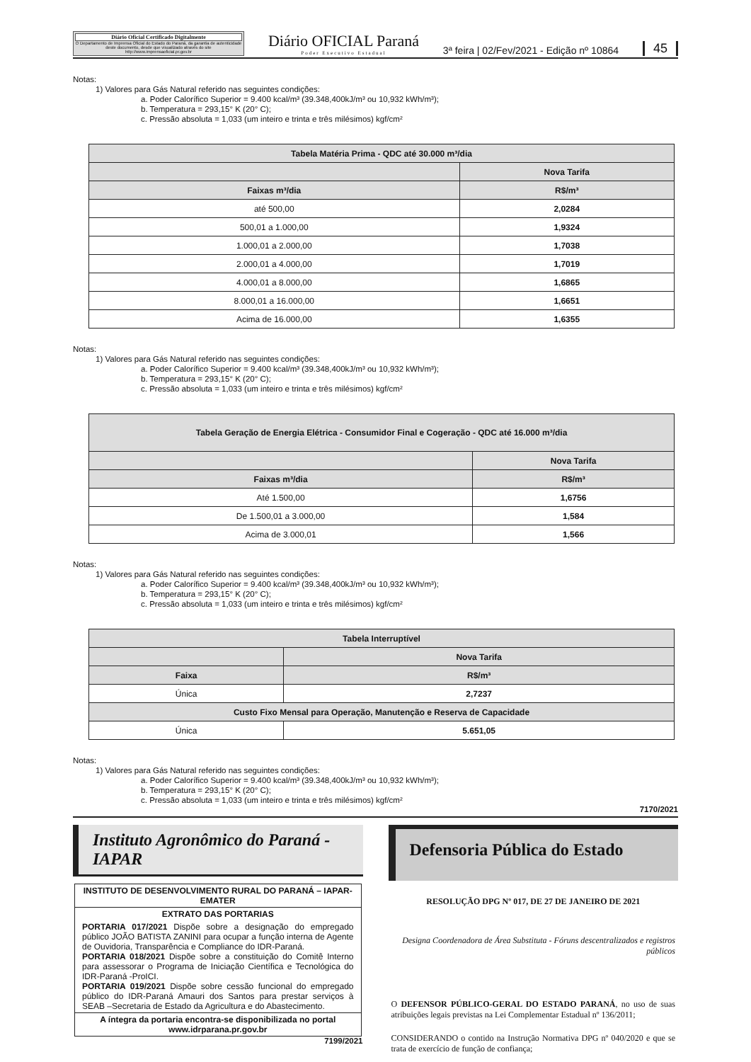Diário Oficial Certificado Digitalmente
O Departamento de Imprensa Oficial do Estado do Paraná, da garantia de autenticidade deste documento, desde que visualizado através do site http://www.imprensaoficial.pr.gov.br
Diário OFICIAL Paraná
Poder Executivo Estadual
3ª feira | 02/Fev/2021 - Edição nº 10864
45
Notas:
1) Valores para Gás Natural referido nas seguintes condições:
a. Poder Calorífico Superior = 9.400 kcal/m³ (39.348,400kJ/m³ ou 10,932 kWh/m³);
b. Temperatura = 293,15° K (20° C);
c. Pressão absoluta = 1,033 (um inteiro e trinta e três milésimos) kgf/cm²
| Tabela Matéria Prima - QDC até 30.000 m³/dia | |
| --- | --- |
| | Nova Tarifa |
| Faixas m³/dia | R$/m³ |
| até 500,00 | 2,0284 |
| 500,01 a 1.000,00 | 1,9324 |
| 1.000,01 a 2.000,00 | 1,7038 |
| 2.000,01 a 4.000,00 | 1,7019 |
| 4.000,01 a 8.000,00 | 1,6865 |
| 8.000,01 a 16.000,00 | 1,6651 |
| Acima de 16.000,00 | 1,6355 |
Notas:
1) Valores para Gás Natural referido nas seguintes condições:
a. Poder Calorífico Superior = 9.400 kcal/m³ (39.348,400kJ/m³ ou 10,932 kWh/m³);
b. Temperatura = 293,15° K (20° C);
c. Pressão absoluta = 1,033 (um inteiro e trinta e três milésimos) kgf/cm²
| Tabela Geração de Energia Elétrica - Consumidor Final e Cogeração - QDC até 16.000 m³/dia | |
| --- | --- |
| | Nova Tarifa |
| Faixas m³/dia | R$/m³ |
| Até 1.500,00 | 1,6756 |
| De 1.500,01 a 3.000,00 | 1,584 |
| Acima de 3.000,01 | 1,566 |
Notas:
1) Valores para Gás Natural referido nas seguintes condições:
a. Poder Calorífico Superior = 9.400 kcal/m³ (39.348,400kJ/m³ ou 10,932 kWh/m³);
b. Temperatura = 293,15° K (20° C);
c. Pressão absoluta = 1,033 (um inteiro e trinta e três milésimos) kgf/cm²
| Tabela Interruptível | |
| --- | --- |
| | Nova Tarifa |
| Faixa | R$/m³ |
| Única | 2,7237 |
| Custo Fixo Mensal para Operação, Manutenção e Reserva de Capacidade | |
| Única | 5.651,05 |
Notas:
1) Valores para Gás Natural referido nas seguintes condições:
a. Poder Calorífico Superior = 9.400 kcal/m³ (39.348,400kJ/m³ ou 10,932 kWh/m³);
b. Temperatura = 293,15° K (20° C);
c. Pressão absoluta = 1,033 (um inteiro e trinta e três milésimos) kgf/cm²
7170/2021
Instituto Agronômico do Paraná - IAPAR
INSTITUTO DE DESENVOLVIMENTO RURAL DO PARANÁ – IAPAR-EMATER
EXTRATO DAS PORTARIAS
PORTARIA 017/2021 Dispõe sobre a designação do empregado público JOÃO BATISTA ZANINI para ocupar a função interna de Agente de Ouvidoria, Transparência e Compliance do IDR-Paraná.
PORTARIA 018/2021 Dispõe sobre a constituição do Comitê Interno para assessorar o Programa de Iniciação Científica e Tecnológica do IDR-Paraná -ProICI.
PORTARIA 019/2021 Dispõe sobre cessão funcional do empregado público do IDR-Paraná Amauri dos Santos para prestar serviços à SEAB –Secretaria de Estado da Agricultura e do Abastecimento.
A íntegra da portaria encontra-se disponibilizada no portal www.idrparana.pr.gov.br
7199/2021
Defensoria Pública do Estado
RESOLUÇÃO DPG Nº 017, DE 27 DE JANEIRO DE 2021
Designa Coordenadora de Área Substituta - Fóruns descentralizados e registros públicos
O DEFENSOR PÚBLICO-GERAL DO ESTADO PARANÁ, no uso de suas atribuições legais previstas na Lei Complementar Estadual nº 136/2011;
CONSIDERANDO o contido na Instrução Normativa DPG nº 040/2020 e que se trata de exercício de função de confiança;